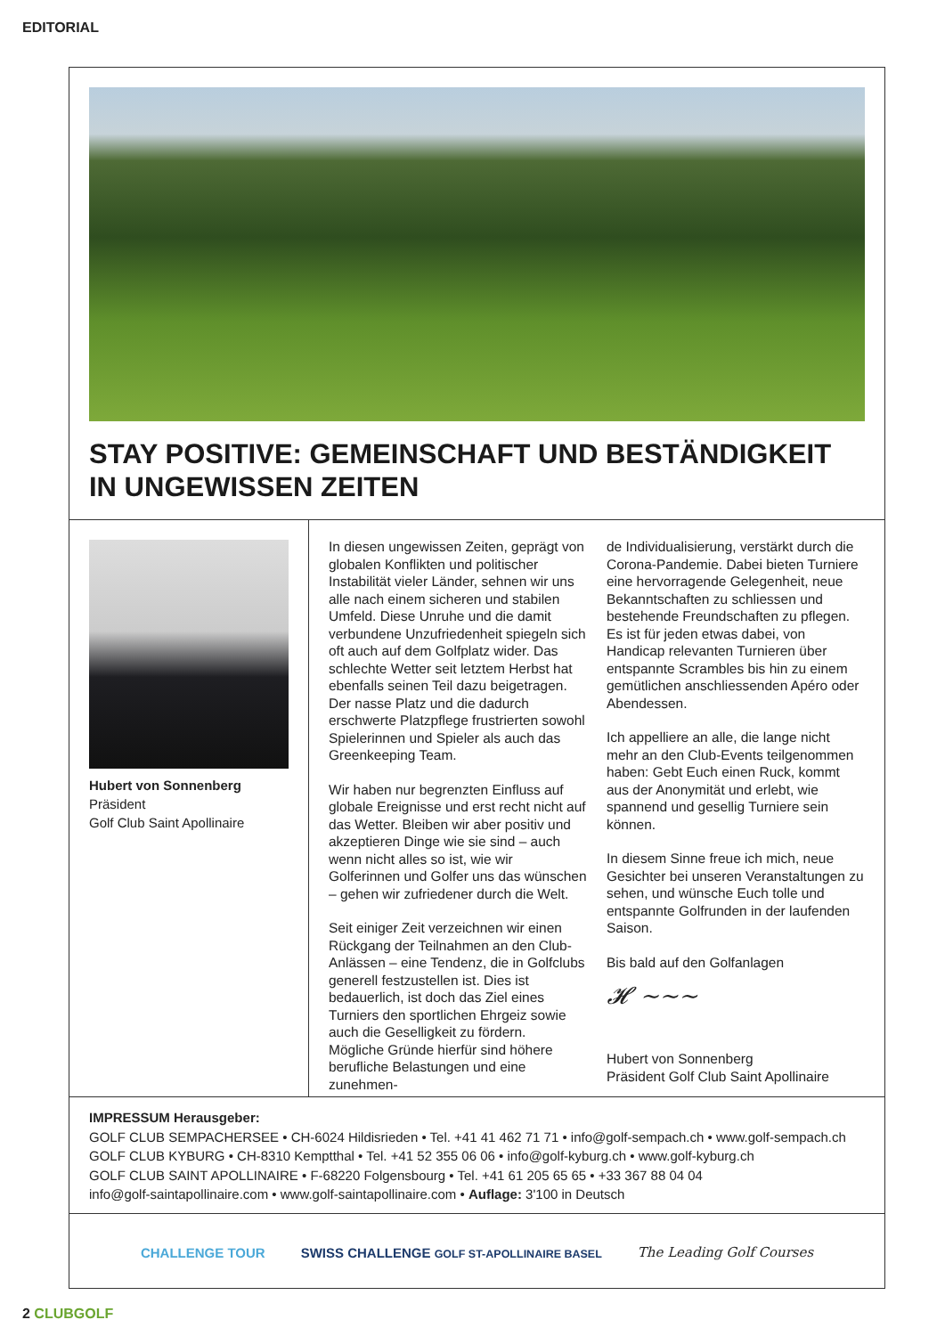EDITORIAL
STAY POSITIVE: GEMEINSCHAFT UND BESTÄNDIGKEIT IN UNGEWISSEN ZEITEN
Hubert von Sonnenberg
Präsident
Golf Club Saint Apollinaire
In diesen ungewissen Zeiten, geprägt von globalen Konflikten und politischer Instabilität vieler Länder, sehnen wir uns alle nach einem sicheren und stabilen Umfeld. Diese Unruhe und die damit verbundene Unzufriedenheit spiegeln sich oft auch auf dem Golfplatz wider. Das schlechte Wetter seit letztem Herbst hat ebenfalls seinen Teil dazu beigetragen. Der nasse Platz und die dadurch erschwerte Platzpflege frustrierten sowohl Spielerinnen und Spieler als auch das Greenkeeping Team.
Wir haben nur begrenzten Einfluss auf globale Ereignisse und erst recht nicht auf das Wetter. Bleiben wir aber positiv und akzeptieren Dinge wie sie sind – auch wenn nicht alles so ist, wie wir Golferinnen und Golfer uns das wünschen – gehen wir zufriedener durch die Welt.
Seit einiger Zeit verzeichnen wir einen Rückgang der Teilnahmen an den Club-Anlässen – eine Tendenz, die in Golfclubs generell festzustellen ist. Dies ist bedauerlich, ist doch das Ziel eines Turniers den sportlichen Ehrgeiz sowie auch die Geselligkeit zu fördern.
Mögliche Gründe hierfür sind höhere berufliche Belastungen und eine zunehmen-
de Individualisierung, verstärkt durch die Corona-Pandemie. Dabei bieten Turniere eine hervorragende Gelegenheit, neue Bekanntschaften zu schliessen und bestehende Freundschaften zu pflegen. Es ist für jeden etwas dabei, von Handicap relevanten Turnieren über entspannte Scrambles bis hin zu einem gemütlichen anschliessenden Apéro oder Abendessen.
Ich appelliere an alle, die lange nicht mehr an den Club-Events teilgenommen haben: Gebt Euch einen Ruck, kommt aus der Anonymität und erlebt, wie spannend und gesellig Turniere sein können.
In diesem Sinne freue ich mich, neue Gesichter bei unseren Veranstaltungen zu sehen, und wünsche Euch tolle und entspannte Golfrunden in der laufenden Saison.
Bis bald auf den Golfanlagen
𝓗 ~~~
Hubert von Sonnenberg
Präsident Golf Club Saint Apollinaire
IMPRESSUM Herausgeber:
GOLF CLUB SEMPACHERSEE • CH-6024 Hildisrieden • Tel. +41 41 462 71 71 • info@golf-sempach.ch • www.golf-sempach.ch
GOLF CLUB KYBURG • CH-8310 Kemptthal • Tel. +41 52 355 06 06 • info@golf-kyburg.ch • www.golf-kyburg.ch
GOLF CLUB SAINT APOLLINAIRE • F-68220 Folgensbourg • Tel. +41 61 205 65 65 • +33 367 88 04 04
info@golf-saintapollinaire.com • www.golf-saintapollinaire.com • Auflage: 3'100 in Deutsch
CHALLENGE TOUR SWISS CHALLENGE GOLF ST-APOLLINAIRE BASEL The Leading Golf Courses
2 CLUBGOLF